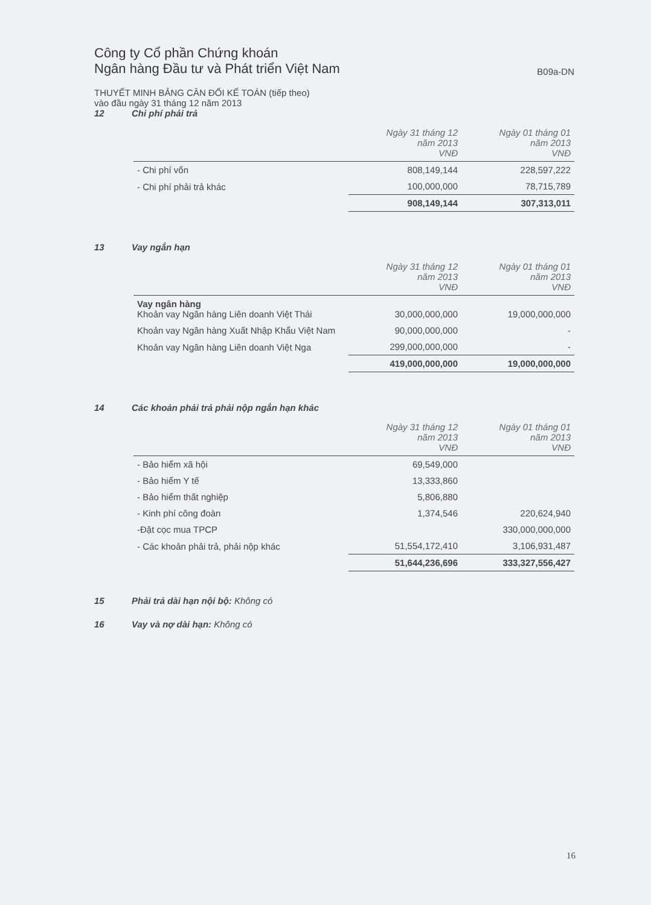Công ty Cổ phần Chứng khoán
Ngân hàng Đầu tư và Phát triển Việt Nam
B09a-DN
THUYẾT MINH BẢNG CÂN ĐỐI KẾ TOÁN (tiếp theo)
vào đầu ngày 31 tháng 12 năm 2013
12 Chi phí phải trả
| | Ngày 31 tháng 12 năm 2013 VNĐ | Ngày 01 tháng 01 năm 2013 VNĐ |
| --- | --- | --- |
| - Chi phí vốn | 808,149,144 | 228,597,222 |
| - Chi phí phải trả khác | 100,000,000 | 78,715,789 |
| | 908,149,144 | 307,313,011 |
13 Vay ngắn hạn
| | Ngày 31 tháng 12 năm 2013 VNĐ | Ngày 01 tháng 01 năm 2013 VNĐ |
| --- | --- | --- |
| Vay ngân hàng Khoản vay Ngân hàng Liên doanh Việt Thái | 30,000,000,000 | 19,000,000,000 |
| Khoản vay Ngân hàng Xuất Nhập Khẩu Việt Nam | 90,000,000,000 | - |
| Khoản vay Ngân hàng Liên doanh Việt Nga | 299,000,000,000 | - |
| | 419,000,000,000 | 19,000,000,000 |
14 Các khoản phải trả phải nộp ngắn hạn khác
| | Ngày 31 tháng 12 năm 2013 VNĐ | Ngày 01 tháng 01 năm 2013 VNĐ |
| --- | --- | --- |
| - Bảo hiểm xã hội | 69,549,000 | |
| - Bảo hiểm Y tế | 13,333,860 | |
| - Bảo hiểm thất nghiệp | 5,806,880 | |
| - Kinh phí công đoàn | 1,374,546 | 220,624,940 |
| -Đặt cọc mua TPCP | | 330,000,000,000 |
| - Các khoản phải trả, phải nộp khác | 51,554,172,410 | 3,106,931,487 |
| | 51,644,236,696 | 333,327,556,427 |
15 Phải trả dài hạn nội bộ: Không có
16 Vay và nợ dài hạn: Không có
16